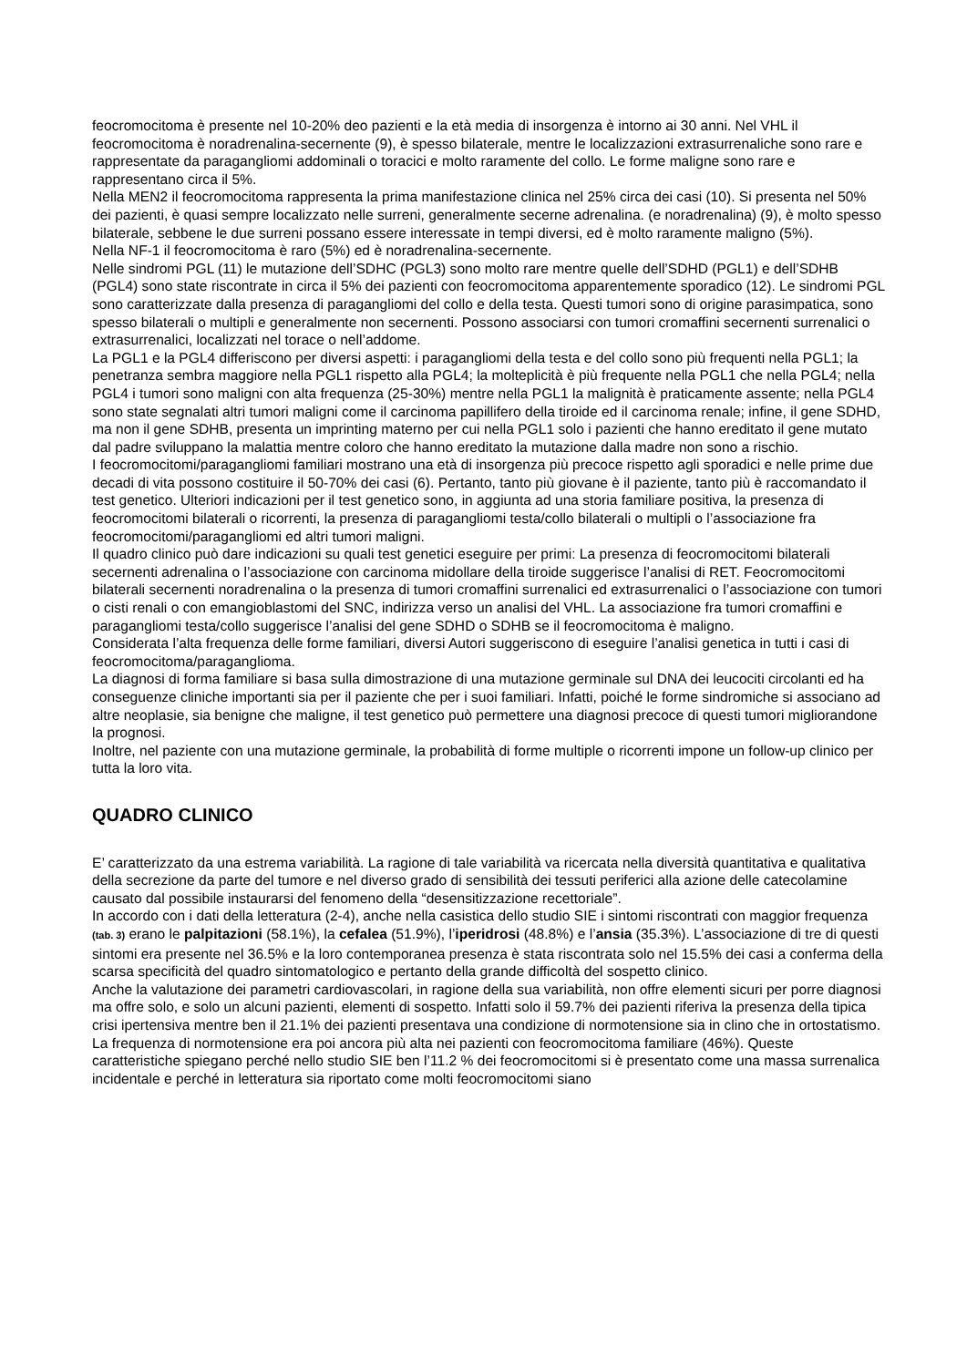feocromocitoma è presente nel 10-20% deo pazienti e la età media di insorgenza è intorno ai 30 anni. Nel VHL il feocromocitoma è noradrenalina-secernente (9), è spesso bilaterale, mentre le localizzazioni extrasurrenaliche sono rare e rappresentate da paragangliomi addominali o toracici e molto raramente del collo. Le forme maligne sono rare e rappresentano circa il 5%.
Nella MEN2 il feocromocitoma rappresenta la prima manifestazione clinica nel 25% circa dei casi (10). Si presenta nel 50% dei pazienti, è quasi sempre localizzato nelle surreni, generalmente secerne adrenalina. (e noradrenalina) (9), è molto spesso bilaterale, sebbene le due surreni possano essere interessate in tempi diversi, ed è molto raramente maligno (5%).
Nella NF-1 il feocromocitoma è raro (5%) ed è noradrenalina-secernente.
Nelle sindromi PGL (11) le mutazione dell’SDHC (PGL3) sono molto rare mentre quelle dell’SDHD (PGL1) e dell’SDHB (PGL4) sono state riscontrate in circa il 5% dei pazienti con feocromocitoma apparentemente sporadico (12). Le sindromi PGL sono caratterizzate dalla presenza di paragangliomi del collo e della testa. Questi tumori sono di origine parasimpatica, sono spesso bilaterali o multipli e generalmente non secernenti. Possono associarsi con tumori cromaffini secernenti surrenalici o extrasurrenalici, localizzati nel torace o nell’addome.
La PGL1 e la PGL4 differiscono per diversi aspetti: i paragangliomi della testa e del collo sono più frequenti nella PGL1; la penetranza sembra maggiore nella PGL1 rispetto alla PGL4; la molteplicità è più frequente nella PGL1 che nella PGL4; nella PGL4 i tumori sono maligni con alta frequenza (25-30%) mentre nella PGL1 la malignità è praticamente assente; nella PGL4 sono state segnalati altri tumori maligni come il carcinoma papillifero della tiroide ed il carcinoma renale; infine, il gene SDHD, ma non il gene SDHB, presenta un imprinting materno per cui nella PGL1 solo i pazienti che hanno ereditato il gene mutato dal padre sviluppano la malattia mentre coloro che hanno ereditato la mutazione dalla madre non sono a rischio.
I feocromocitomi/paragangliomi familiari mostrano una età di insorgenza più precoce rispetto agli sporadici e nelle prime due decadi di vita possono costituire il 50-70% dei casi (6). Pertanto, tanto più giovane è il paziente, tanto più è raccomandato il test genetico. Ulteriori indicazioni per il test genetico sono, in aggiunta ad una storia familiare positiva, la presenza di feocromocitomi bilaterali o ricorrenti, la presenza di paragangliomi testa/collo bilaterali o multipli o l’associazione fra feocromocitomi/paragangliomi ed altri tumori maligni.
Il quadro clinico può dare indicazioni su quali test genetici eseguire per primi: La presenza di feocromocitomi bilaterali secernenti adrenalina o l’associazione con carcinoma midollare della tiroide suggerisce l’analisi di RET. Feocromocitomi bilaterali secernenti noradrenalina o la presenza di tumori cromaffini surrenalici ed extrasurrenalici o l’associazione con tumori o cisti renali o con emangioblastomi del SNC, indirizza verso un analisi del VHL. La associazione fra tumori cromaffini e paragangliomi testa/collo suggerisce l’analisi del gene SDHD o SDHB se il feocromocitoma è maligno.
Considerata l’alta frequenza delle forme familiari, diversi Autori suggeriscono di eseguire l’analisi genetica in tutti i casi di feocromocitoma/paraganglioma.
La diagnosi di forma familiare si basa sulla dimostrazione di una mutazione germinale sul DNA dei leucociti circolanti ed ha conseguenze cliniche importanti sia per il paziente che per i suoi familiari. Infatti, poiché le forme sindromiche si associano ad altre neoplasie, sia benigne che maligne, il test genetico può permettere una diagnosi precoce di questi tumori migliorandone la prognosi.
Inoltre, nel paziente con una mutazione germinale, la probabilità di forme multiple o ricorrenti impone un follow-up clinico per tutta la loro vita.
QUADRO CLINICO
E’ caratterizzato da una estrema variabilità. La ragione di tale variabilità va ricercata nella diversità quantitativa e qualitativa della secrezione da parte del tumore e nel diverso grado di sensibilità dei tessuti periferici alla azione delle catecolamine causato dal possibile instaurarsi del fenomeno della “desensitizzazione recettoriale”.
In accordo con i dati della letteratura (2-4), anche nella casistica dello studio SIE i sintomi riscontrati con maggior frequenza (tab. 3) erano le palpitazioni (58.1%), la cefalea (51.9%), l’iperidrosi (48.8%) e l’ansia (35.3%). L’associazione di tre di questi sintomi era presente nel 36.5% e la loro contemporanea presenza è stata riscontrata solo nel 15.5% dei casi a conferma della scarsa specificità del quadro sintomatologico e pertanto della grande difficoltà del sospetto clinico.
Anche la valutazione dei parametri cardiovascolari, in ragione della sua variabilità, non offre elementi sicuri per porre diagnosi ma offre solo, e solo un alcuni pazienti, elementi di sospetto. Infatti solo il 59.7% dei pazienti riferiva la presenza della tipica crisi ipertensiva mentre ben il 21.1% dei pazienti presentava una condizione di normotensione sia in clino che in ortostatismo.
La frequenza di normotensione era poi ancora più alta nei pazienti con feocromocitoma familiare (46%). Queste caratteristiche spiegano perché nello studio SIE ben l’11.2 % dei feocromocitomi si è presentato come una massa surrenalica incidentale e perché in letteratura sia riportato come molti feocromocitomi siano